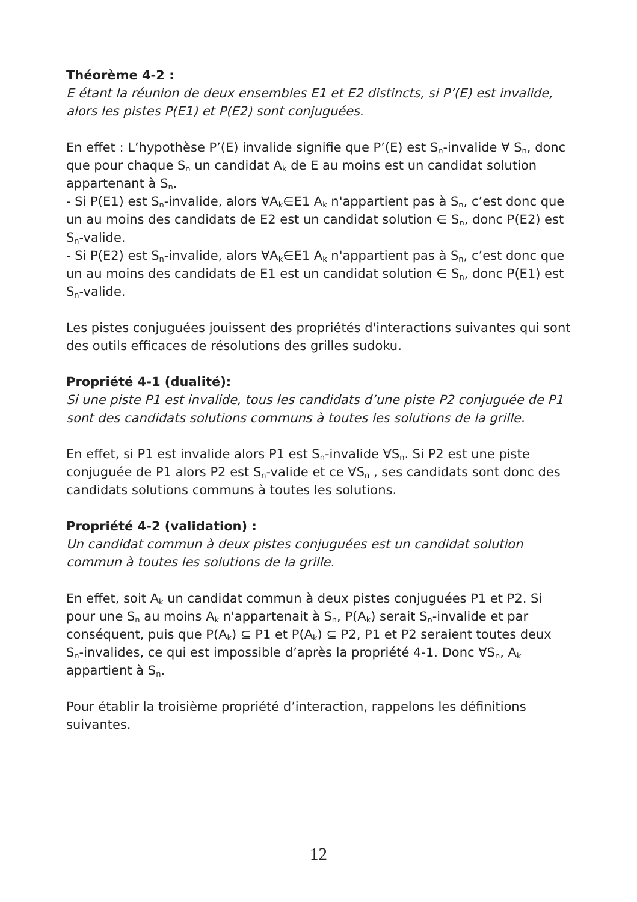Théorème 4-2 :
E étant la réunion de deux ensembles E1 et E2 distincts, si P’(E) est invalide, alors les pistes P(E1) et P(E2) sont conjuguées.
En effet : L’hypothèse P’(E) invalide signifie que P’(E) est S<sub>n</sub>-invalide ∀ S<sub>n</sub>, donc que pour chaque S<sub>n</sub> un candidat A<sub>k</sub> de E au moins est un candidat solution appartenant à S<sub>n</sub>.
- Si P(E1) est S<sub>n</sub>-invalide, alors ∀A<sub>k</sub>∈E1 A<sub>k</sub> n'appartient pas à S<sub>n</sub>, c’est donc que un au moins des candidats de E2 est un candidat solution ∈ S<sub>n</sub>, donc P(E2) est S<sub>n</sub>-valide.
- Si P(E2) est S<sub>n</sub>-invalide, alors ∀A<sub>k</sub>∈E1 A<sub>k</sub> n'appartient pas à S<sub>n</sub>, c’est donc que un au moins des candidats de E1 est un candidat solution ∈ S<sub>n</sub>, donc P(E1) est S<sub>n</sub>-valide.
Les pistes conjuguées jouissent des propriétés d'interactions suivantes qui sont des outils efficaces de résolutions des grilles sudoku.
Propriété 4-1 (dualité):
Si une piste P1 est invalide, tous les candidats d’une piste P2 conjuguée de P1 sont des candidats solutions communs à toutes les solutions de la grille.
En effet, si P1 est invalide alors P1 est S<sub>n</sub>-invalide ∀S<sub>n</sub>. Si P2 est une piste conjuguée de P1 alors P2 est S<sub>n</sub>-valide et ce ∀S<sub>n</sub> , ses candidats sont donc des candidats solutions communs à toutes les solutions.
Propriété 4-2 (validation) :
Un candidat commun à deux pistes conjuguées est un candidat solution commun à toutes les solutions de la grille.
En effet, soit A<sub>k</sub> un candidat commun à deux pistes conjuguées P1 et P2. Si pour une S<sub>n</sub> au moins A<sub>k</sub> n'appartenait à S<sub>n</sub>, P(A<sub>k</sub>) serait S<sub>n</sub>-invalide et par conséquent, puis que P(A<sub>k</sub>) ⊆ P1 et P(A<sub>k</sub>) ⊆ P2, P1 et P2 seraient toutes deux S<sub>n</sub>-invalides, ce qui est impossible d’après la propriété 4-1. Donc ∀S<sub>n</sub>, A<sub>k</sub> appartient à S<sub>n</sub>.
Pour établir la troisième propriété d’interaction, rappelons les définitions suivantes.
12